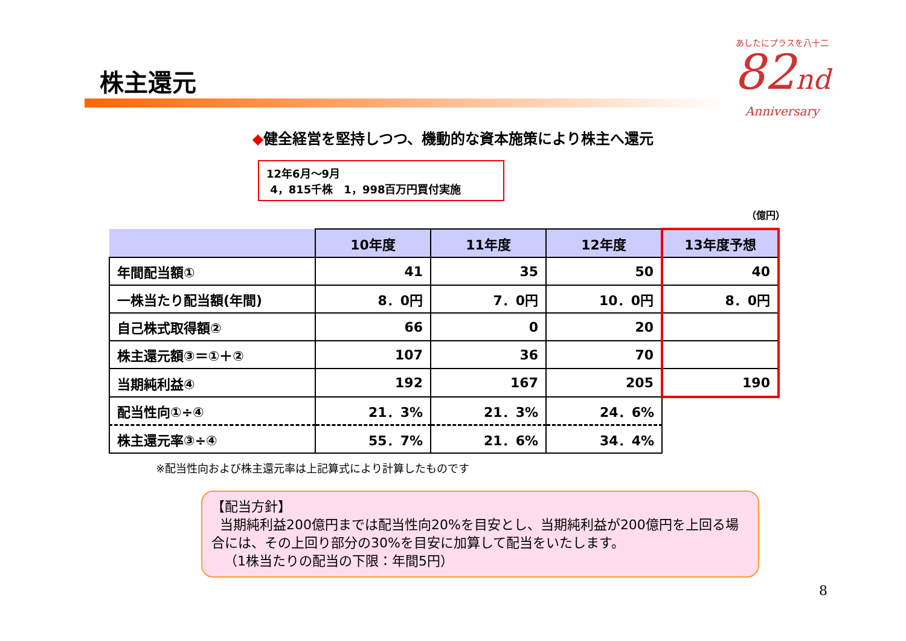株主還元
あしたにプラスを八十二
82nd
Anniversary
◆健全経営を堅持しつつ、機動的な資本施策により株主へ還元
12年6月～9月
4，815千株　1，998百万円買付実施
（億円）
| | 10年度 | 11年度 | 12年度 | 13年度予想 |
| --- | --- | --- | --- | --- |
| 年間配当額① | 41 | 35 | 50 | 40 |
| 一株当たり配当額(年間) | 8．0円 | 7．0円 | 10．0円 | 8．0円 |
| 自己株式取得額② | 66 | 0 | 20 | |
| 株主還元額③＝①＋② | 107 | 36 | 70 | |
| 当期純利益④ | 192 | 167 | 205 | 190 |
| 配当性向①÷④ | 21．3% | 21．3% | 24．6% | |
| 株主還元率③÷④ | 55．7% | 21．6% | 34．4% | |
※配当性向および株主還元率は上記算式により計算したものです
【配当方針】
当期純利益200億円までは配当性向20%を目安とし、当期純利益が200億円を上回る場合には、その上回り部分の30%を目安に加算して配当をいたします。
（1株当たりの配当の下限：年間5円）
8